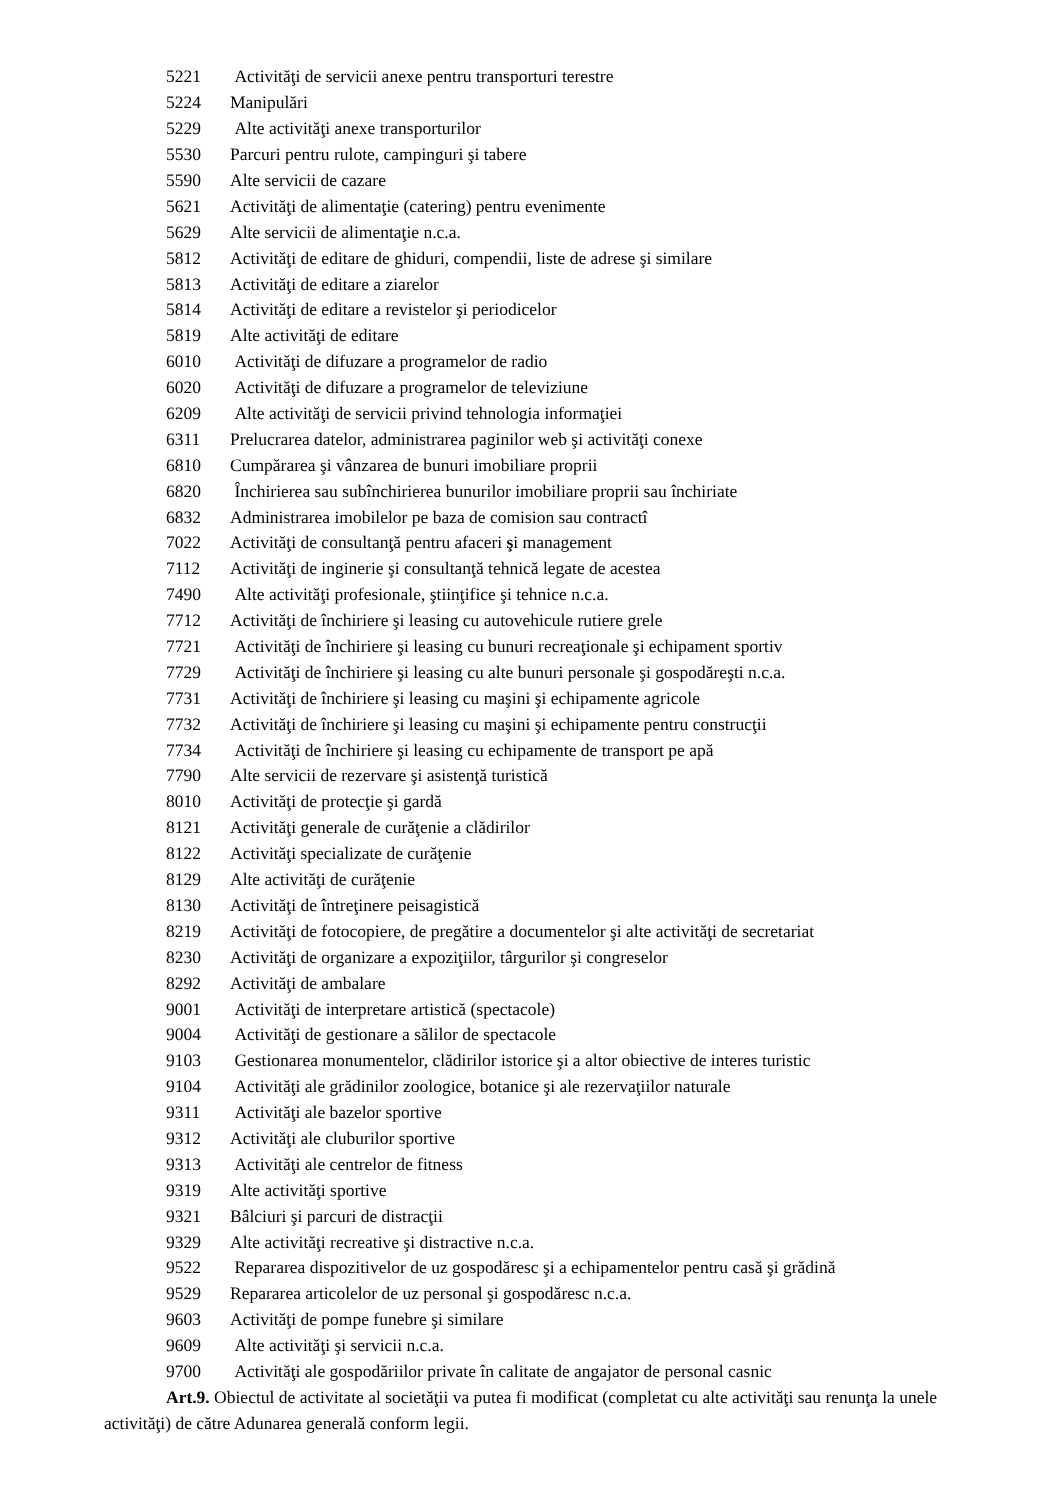5221 Activităţi de servicii anexe pentru transporturi terestre
5224 Manipulări
5229 Alte activităţi anexe transporturilor
5530 Parcuri pentru rulote, campinguri şi tabere
5590 Alte servicii de cazare
5621 Activităţi de alimentaţie (catering) pentru evenimente
5629 Alte servicii de alimentaţie n.c.a.
5812 Activităţi de editare de ghiduri, compendii, liste de adrese şi similare
5813 Activităţi de editare a ziarelor
5814 Activităţi de editare a revistelor şi periodicelor
5819 Alte activităţi de editare
6010 Activităţi de difuzare a programelor de radio
6020 Activităţi de difuzare a programelor de televiziune
6209 Alte activităţi de servicii privind tehnologia informaţiei
6311 Prelucrarea datelor, administrarea paginilor web şi activităţi conexe
6810 Cumpărarea şi vânzarea de bunuri imobiliare proprii
6820 Închirierea sau subînchirierea bunurilor imobiliare proprii sau închiriate
6832 Administrarea imobilelor pe baza de comision sau contractî
7022 Activităţi de consultanţă pentru afaceri şi management
7112 Activităţi de inginerie şi consultanţă tehnică legate de acestea
7490 Alte activităţi profesionale, ştiinţifice şi tehnice n.c.a.
7712 Activităţi de închiriere şi leasing cu autovehicule rutiere grele
7721 Activităţi de închiriere şi leasing cu bunuri recreaţionale şi echipament sportiv
7729 Activităţi de închiriere şi leasing cu alte bunuri personale şi gospodăreşti n.c.a.
7731 Activităţi de închiriere şi leasing cu maşini şi echipamente agricole
7732 Activităţi de închiriere şi leasing cu maşini şi echipamente pentru construcţii
7734 Activităţi de închiriere şi leasing cu echipamente de transport pe apă
7790 Alte servicii de rezervare şi asistenţă turistică
8010 Activităţi de protecţie şi gardă
8121 Activităţi generale de curăţenie a clădirilor
8122 Activităţi specializate de curăţenie
8129 Alte activităţi de curăţenie
8130 Activităţi de întreţinere peisagistică
8219 Activităţi de fotocopiere, de pregătire a documentelor şi alte activităţi de secretariat
8230 Activităţi de organizare a expoziţiilor, târgurilor şi congreselor
8292 Activităţi de ambalare
9001 Activităţi de interpretare artistică (spectacole)
9004 Activităţi de gestionare a sălilor de spectacole
9103 Gestionarea monumentelor, clădirilor istorice şi a altor obiective de interes turistic
9104 Activităţi ale grădinilor zoologice, botanice şi ale rezervaţiilor naturale
9311 Activităţi ale bazelor sportive
9312 Activităţi ale cluburilor sportive
9313 Activităţi ale centrelor de fitness
9319 Alte activităţi sportive
9321 Bâlciuri şi parcuri de distracţii
9329 Alte activităţi recreative şi distractive n.c.a.
9522 Repararea dispozitivelor de uz gospodăresc şi a echipamentelor pentru casă şi grădină
9529 Repararea articolelor de uz personal şi gospodăresc n.c.a.
9603 Activităţi de pompe funebre şi similare
9609 Alte activităţi şi servicii n.c.a.
9700 Activităţi ale gospodăriilor private în calitate de angajator de personal casnic
Art.9. Obiectul de activitate al societăţii va putea fi modificat (completat cu alte activităţi sau renunţa la unele activităţi) de către Adunarea generală conform legii.